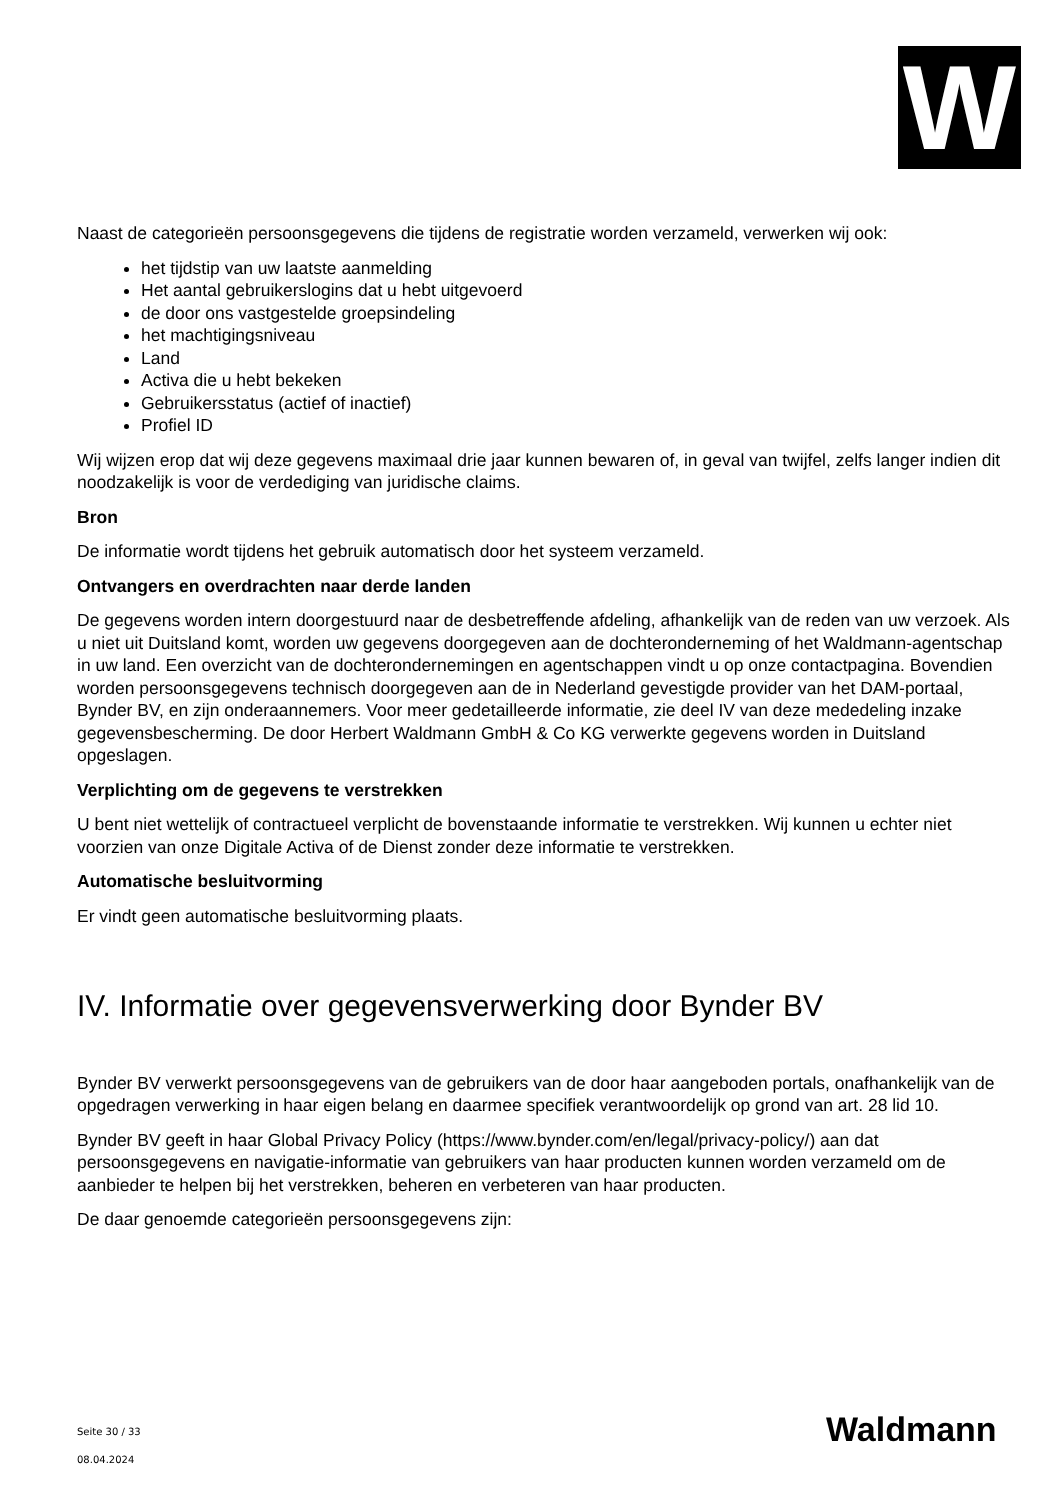W
Naast de categorieën persoonsgegevens die tijdens de registratie worden verzameld, verwerken wij ook:
het tijdstip van uw laatste aanmelding
Het aantal gebruikerslogins dat u hebt uitgevoerd
de door ons vastgestelde groepsindeling
het machtigingsniveau
Land
Activa die u hebt bekeken
Gebruikersstatus (actief of inactief)
Profiel ID
Wij wijzen erop dat wij deze gegevens maximaal drie jaar kunnen bewaren of, in geval van twijfel, zelfs langer indien dit noodzakelijk is voor de verdediging van juridische claims.
Bron
De informatie wordt tijdens het gebruik automatisch door het systeem verzameld.
Ontvangers en overdrachten naar derde landen
De gegevens worden intern doorgestuurd naar de desbetreffende afdeling, afhankelijk van de reden van uw verzoek. Als u niet uit Duitsland komt, worden uw gegevens doorgegeven aan de dochteronderneming of het Waldmann-agentschap in uw land. Een overzicht van de dochterondernemingen en agentschappen vindt u op onze contactpagina. Bovendien worden persoonsgegevens technisch doorgegeven aan de in Nederland gevestigde provider van het DAM-portaal, Bynder BV, en zijn onderaannemers. Voor meer gedetailleerde informatie, zie deel IV van deze mededeling inzake gegevensbescherming. De door Herbert Waldmann GmbH & Co KG verwerkte gegevens worden in Duitsland opgeslagen.
Verplichting om de gegevens te verstrekken
U bent niet wettelijk of contractueel verplicht de bovenstaande informatie te verstrekken. Wij kunnen u echter niet voorzien van onze Digitale Activa of de Dienst zonder deze informatie te verstrekken.
Automatische besluitvorming
Er vindt geen automatische besluitvorming plaats.
IV. Informatie over gegevensverwerking door Bynder BV
Bynder BV verwerkt persoonsgegevens van de gebruikers van de door haar aangeboden portals, onafhankelijk van de opgedragen verwerking in haar eigen belang en daarmee specifiek verantwoordelijk op grond van art. 28 lid 10.
Bynder BV geeft in haar Global Privacy Policy (https://www.bynder.com/en/legal/privacy-policy/) aan dat persoonsgegevens en navigatie-informatie van gebruikers van haar producten kunnen worden verzameld om de aanbieder te helpen bij het verstrekken, beheren en verbeteren van haar producten.
De daar genoemde categorieën persoonsgegevens zijn:
Seite 30 / 33
08.04.2024
Waldmann